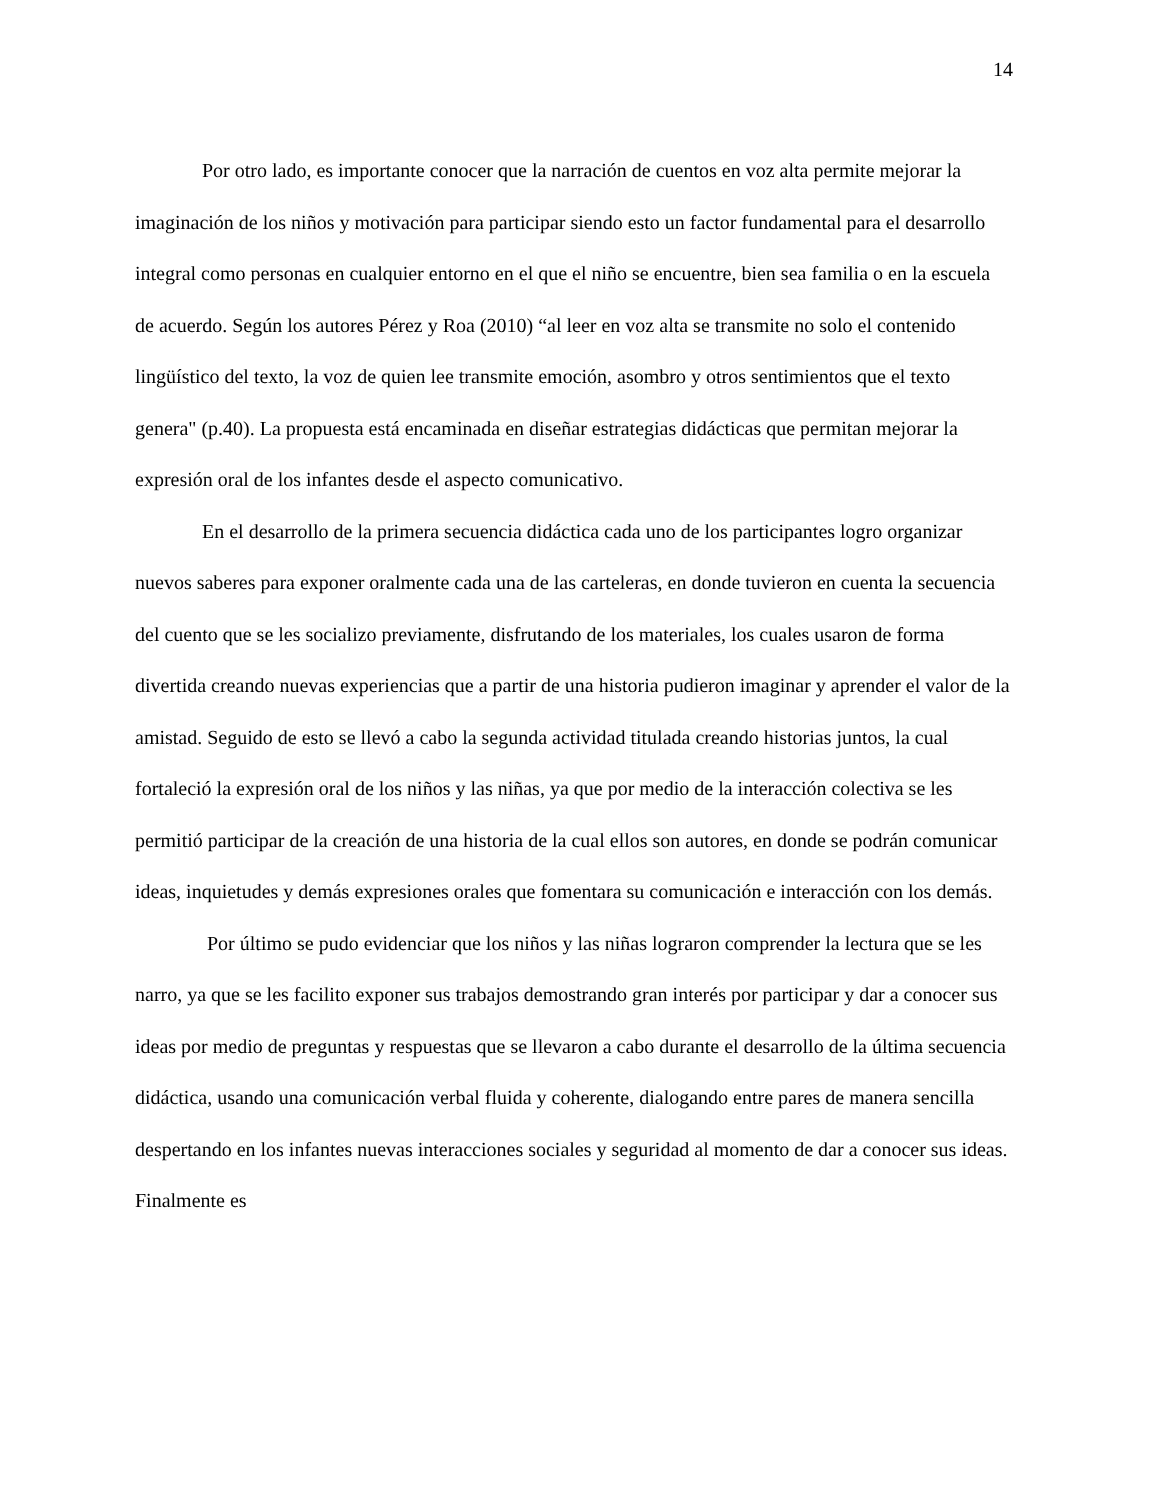14
Por otro lado, es importante conocer que la narración de cuentos en voz alta permite mejorar la imaginación de los niños y motivación para participar siendo esto un factor fundamental para el desarrollo integral como personas en cualquier entorno en el que el niño se encuentre, bien sea familia o en la escuela de acuerdo. Según los autores Pérez y Roa (2010) “al leer en voz alta se transmite no solo el contenido lingüístico del texto, la voz de quien lee transmite emoción, asombro y otros sentimientos que el texto genera" (p.40). La propuesta está encaminada en diseñar estrategias didácticas que permitan mejorar la expresión oral de los infantes desde el aspecto comunicativo.
En el desarrollo de la primera secuencia didáctica cada uno de los participantes logro organizar nuevos saberes para exponer oralmente cada una de las carteleras, en donde tuvieron en cuenta la secuencia del cuento que se les socializo previamente, disfrutando de los materiales, los cuales usaron de forma divertida creando nuevas experiencias que a partir de una historia pudieron imaginar y aprender el valor de la amistad. Seguido de esto se llevó a cabo la segunda actividad titulada creando historias juntos, la cual fortaleció la expresión oral de los niños y las niñas, ya que por medio de la interacción colectiva se les permitió participar de la creación de una historia de la cual ellos son autores, en donde se podrán comunicar ideas, inquietudes y demás expresiones orales que fomentara su comunicación e interacción con los demás.
Por último se pudo evidenciar que los niños y las niñas lograron comprender la lectura que se les narro, ya que se les facilito exponer sus trabajos demostrando gran interés por participar y dar a conocer sus ideas por medio de preguntas y respuestas que se llevaron a cabo durante el desarrollo de la última secuencia didáctica, usando una comunicación verbal fluida y coherente, dialogando entre pares de manera sencilla despertando en los infantes nuevas interacciones sociales y seguridad al momento de dar a conocer sus ideas. Finalmente es